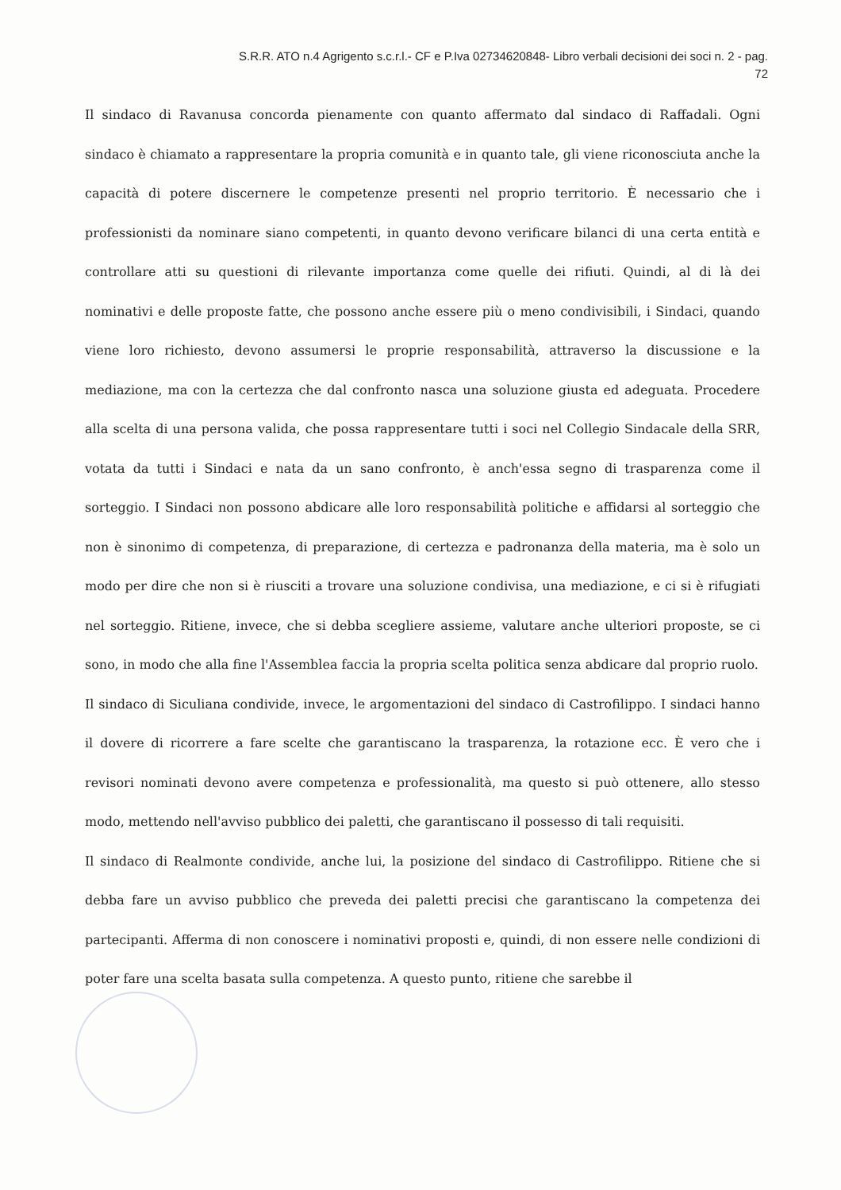S.R.R. ATO n.4 Agrigento s.c.r.l.- CF e P.Iva 02734620848- Libro verbali decisioni dei soci n. 2 - pag.
72
Il sindaco di Ravanusa concorda pienamente con quanto affermato dal sindaco di Raffadali. Ogni sindaco è chiamato a rappresentare la propria comunità e in quanto tale, gli viene riconosciuta anche la capacità di potere discernere le competenze presenti nel proprio territorio. È necessario che i professionisti da nominare siano competenti, in quanto devono verificare bilanci di una certa entità e controllare atti su questioni di rilevante importanza come quelle dei rifiuti. Quindi, al di là dei nominativi e delle proposte fatte, che possono anche essere più o meno condivisibili, i Sindaci, quando viene loro richiesto, devono assumersi le proprie responsabilità, attraverso la discussione e la mediazione, ma con la certezza che dal confronto nasca una soluzione giusta ed adeguata. Procedere alla scelta di una persona valida, che possa rappresentare tutti i soci nel Collegio Sindacale della SRR, votata da tutti i Sindaci e nata da un sano confronto, è anch'essa segno di trasparenza come il sorteggio. I Sindaci non possono abdicare alle loro responsabilità politiche e affidarsi al sorteggio che non è sinonimo di competenza, di preparazione, di certezza e padronanza della materia, ma è solo un modo per dire che non si è riusciti a trovare una soluzione condivisa, una mediazione, e ci si è rifugiati nel sorteggio. Ritiene, invece, che si debba scegliere assieme, valutare anche ulteriori proposte, se ci sono, in modo che alla fine l'Assemblea faccia la propria scelta politica senza abdicare dal proprio ruolo.
Il sindaco di Siculiana condivide, invece, le argomentazioni del sindaco di Castrofilippo. I sindaci hanno il dovere di ricorrere a fare scelte che garantiscano la trasparenza, la rotazione ecc. È vero che i revisori nominati devono avere competenza e professionalità, ma questo si può ottenere, allo stesso modo, mettendo nell'avviso pubblico dei paletti, che garantiscano il possesso di tali requisiti.
Il sindaco di Realmonte condivide, anche lui, la posizione del sindaco di Castrofilippo. Ritiene che si debba fare un avviso pubblico che preveda dei paletti precisi che garantiscano la competenza dei partecipanti. Afferma di non conoscere i nominativi proposti e, quindi, di non essere nelle condizioni di poter fare una scelta basata sulla competenza. A questo punto, ritiene che sarebbe il